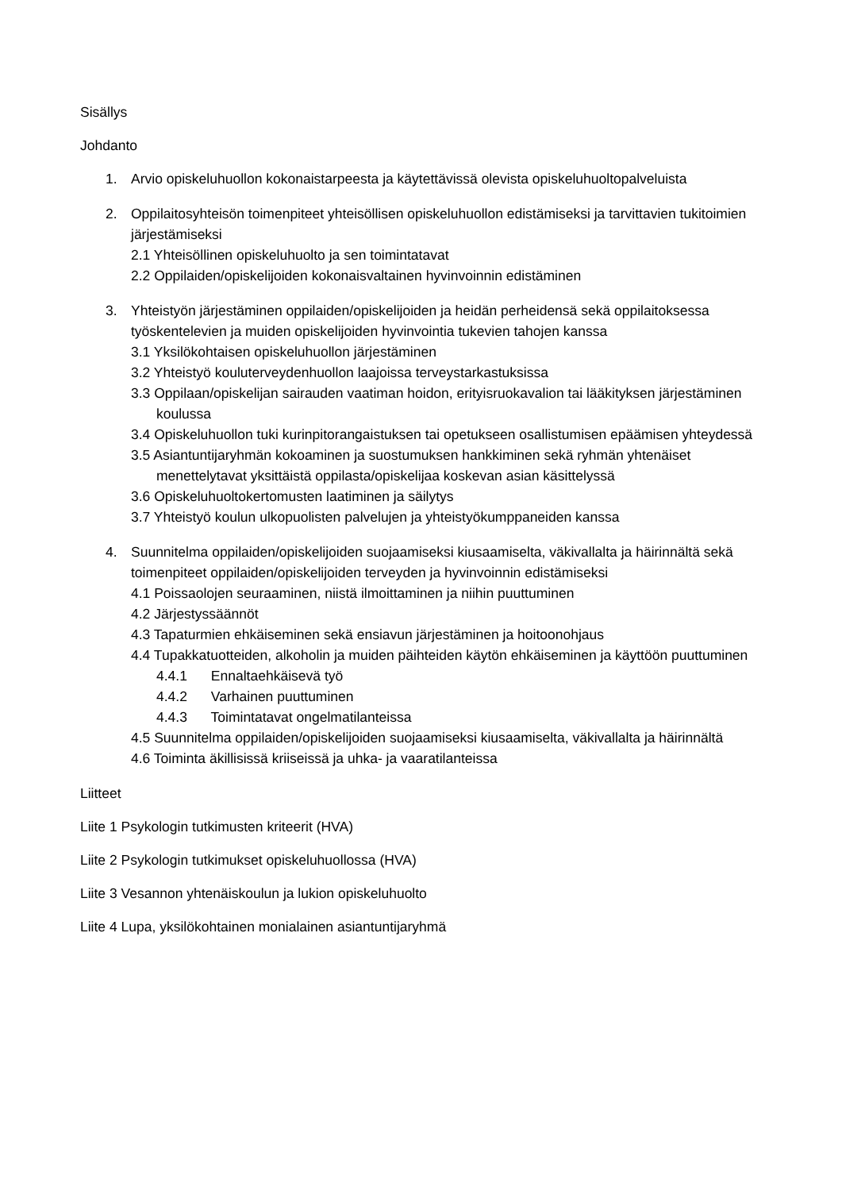Sisällys
Johdanto
1. Arvio opiskeluhuollon kokonaistarpeesta ja käytettävissä olevista opiskeluhuoltopalveluista
2. Oppilaitosyhteisön toimenpiteet yhteisöllisen opiskeluhuollon edistämiseksi ja tarvittavien tukitoimien järjestämiseksi
2.1 Yhteisöllinen opiskeluhuolto ja sen toimintatavat
2.2 Oppilaiden/opiskelijoiden kokonaisvaltainen hyvinvoinnin edistäminen
3. Yhteistyön järjestäminen oppilaiden/opiskelijoiden ja heidän perheidensä sekä oppilaitoksessa työskentelevien ja muiden opiskelijoiden hyvinvointia tukevien tahojen kanssa
3.1 Yksilökohtaisen opiskeluhuollon järjestäminen
3.2 Yhteistyö kouluterveydenhuollon laajoissa terveystarkastuksissa
3.3 Oppilaan/opiskelijan sairauden vaatiman hoidon, erityisruokavalion tai lääkityksen järjestäminen koulussa
3.4 Opiskeluhuollon tuki kurinpitorangaistuksen tai opetukseen osallistumisen epäämisen yhteydessä
3.5 Asiantuntijaryhmän kokoaminen ja suostumuksen hankkiminen sekä ryhmän yhtenäiset menettelytavat yksittäistä oppilasta/opiskelijaa koskevan asian käsittelyssä
3.6 Opiskeluhuoltokertomusten laatiminen ja säilytys
3.7 Yhteistyö koulun ulkopuolisten palvelujen ja yhteistyökumppaneiden kanssa
4. Suunnitelma oppilaiden/opiskelijoiden suojaamiseksi kiusaamiselta, väkivallalta ja häirinnältä sekä toimenpiteet oppilaiden/opiskelijoiden terveyden ja hyvinvoinnin edistämiseksi
4.1 Poissaolojen seuraaminen, niistä ilmoittaminen ja niihin puuttuminen
4.2 Järjestyssäännöt
4.3 Tapaturmien ehkäiseminen sekä ensiavun järjestäminen ja hoitoonohjaus
4.4 Tupakkatuotteiden, alkoholin ja muiden päihteiden käytön ehkäiseminen ja käyttöön puuttuminen
4.4.1 Ennaltaehkäisevä työ
4.4.2 Varhainen puuttuminen
4.4.3 Toimintatavat ongelmatilanteissa
4.5 Suunnitelma oppilaiden/opiskelijoiden suojaamiseksi kiusaamiselta, väkivallalta ja häirinnältä
4.6 Toiminta äkillisissä kriiseissä ja uhka- ja vaaratilanteissa
Liitteet
Liite 1 Psykologin tutkimusten kriteerit (HVA)
Liite 2 Psykologin tutkimukset opiskeluhuollossa (HVA)
Liite 3 Vesannon yhtenäiskoulun ja lukion opiskeluhuolto
Liite 4 Lupa, yksilökohtainen monialainen asiantuntijaryhmä